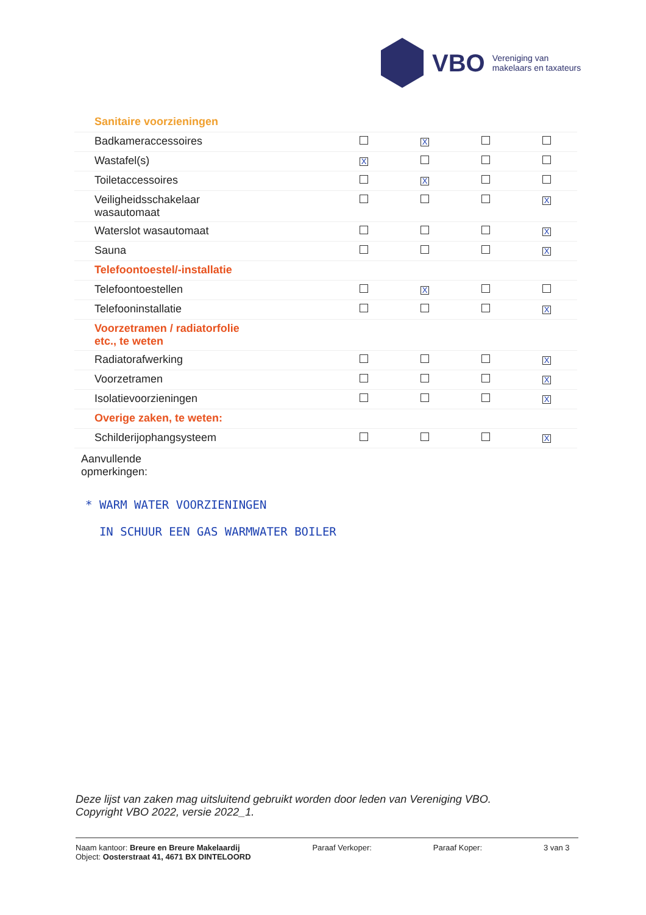VBO
Vereniging van
makelaars en taxateurs
| Sanitaire voorzieningen | | | | |
| Badkameraccessoires | | X | | |
| Wastafel(s) | X | | | |
| Toiletaccessoires | | X | | |
| Veiligheidsschakelaar wasautomaat | | | | X |
| Waterslot wasautomaat | | | | X |
| Sauna | | | | X |
| Telefoontoestel/-installatie | | | | |
| Telefoontoestellen | | X | | |
| Telefooninstallatie | | | | X |
| Voorzetramen / radiatorfolie etc., te weten | | | | |
| Radiatorafwerking | | | | X |
| Voorzetramen | | | | X |
| Isolatievoorzieningen | | | | X |
| Overige zaken, te weten: | | | | |
| Schilderijophangsysteem | | | | X |
Aanvullende
opmerkingen:
* WARM WATER VOORZIENINGEN
IN SCHUUR EEN GAS WARMWATER BOILER
Deze lijst van zaken mag uitsluitend gebruikt worden door leden van Vereniging VBO.
Copyright VBO 2022, versie 2022_1.
Naam kantoor: Breure en Breure Makelaardij
Object: Oosterstraat 41, 4671 BX DINTELOORD
Paraaf Verkoper: Paraaf Koper: 3 van 3